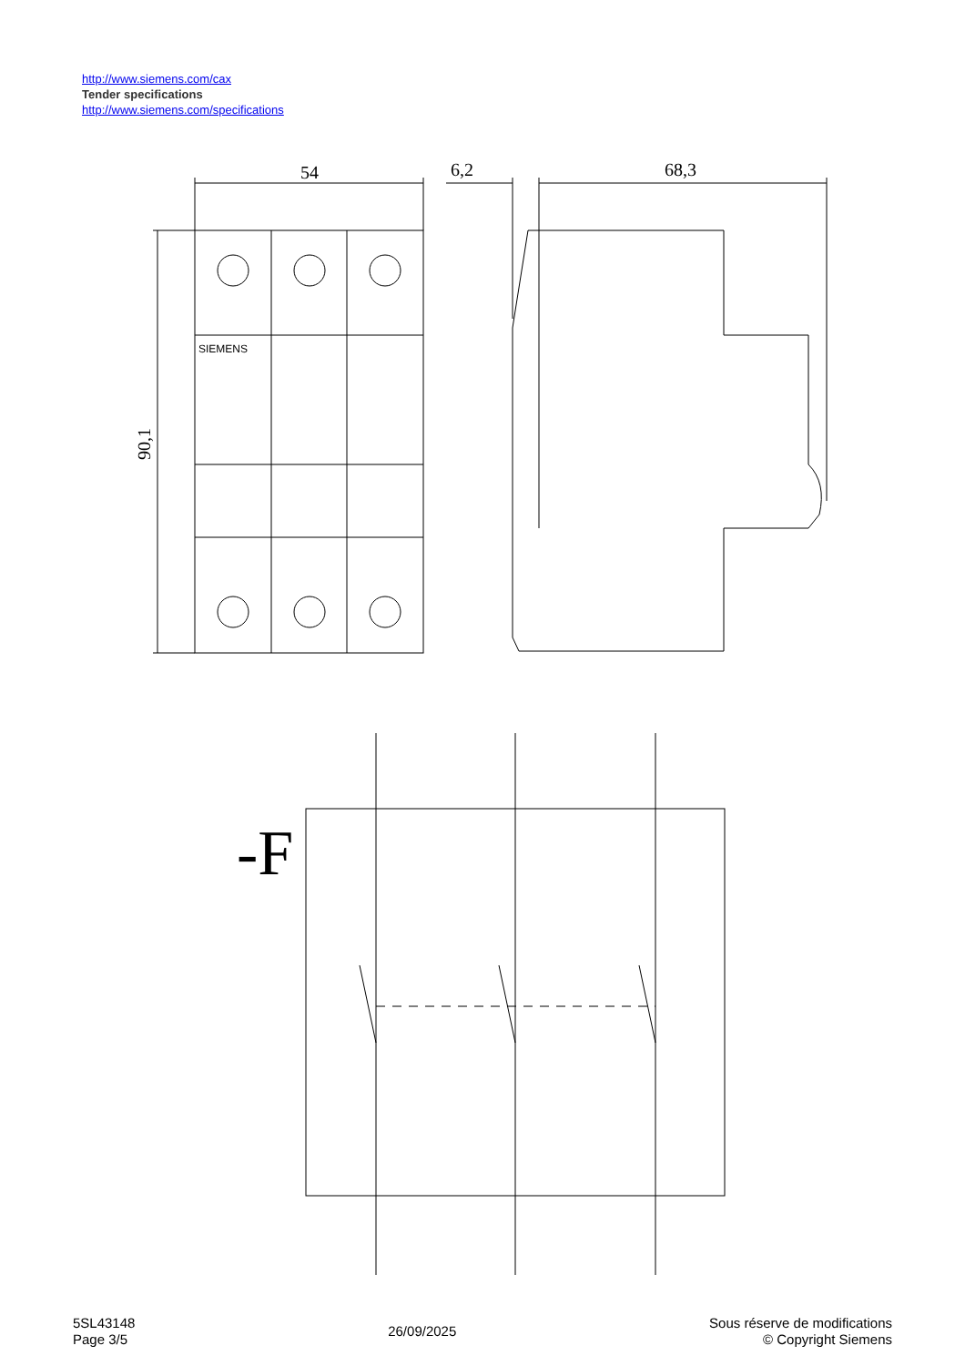http://www.siemens.com/cax
Tender specifications
http://www.siemens.com/specifications
54
90,1
SIEMENS
6,2
68,3
-F
5SL43148
Page 3/5
26/09/2025
Sous réserve de modifications
© Copyright Siemens